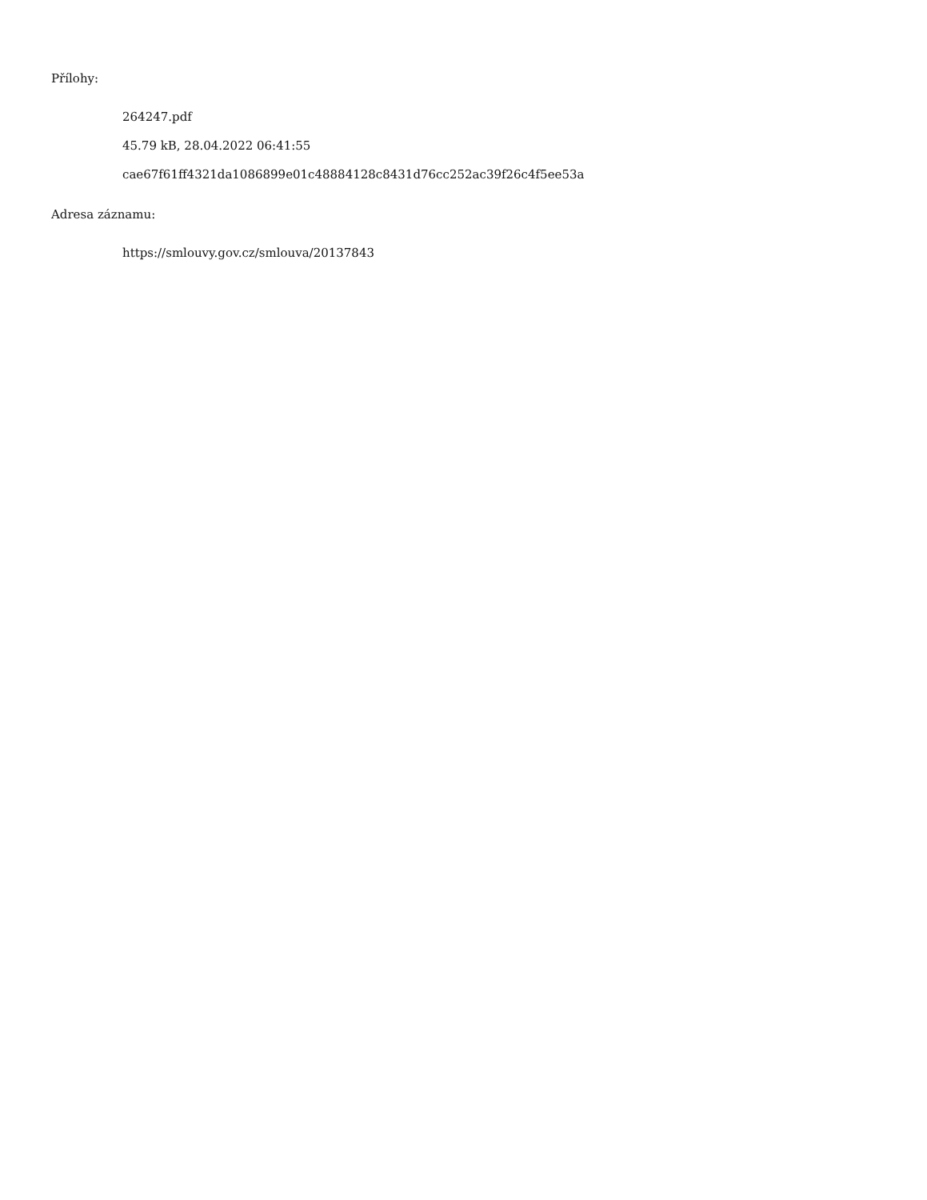Přílohy:
264247.pdf
45.79 kB, 28.04.2022 06:41:55
cae67f61ff4321da1086899e01c48884128c8431d76cc252ac39f26c4f5ee53a
Adresa záznamu:
https://smlouvy.gov.cz/smlouva/20137843